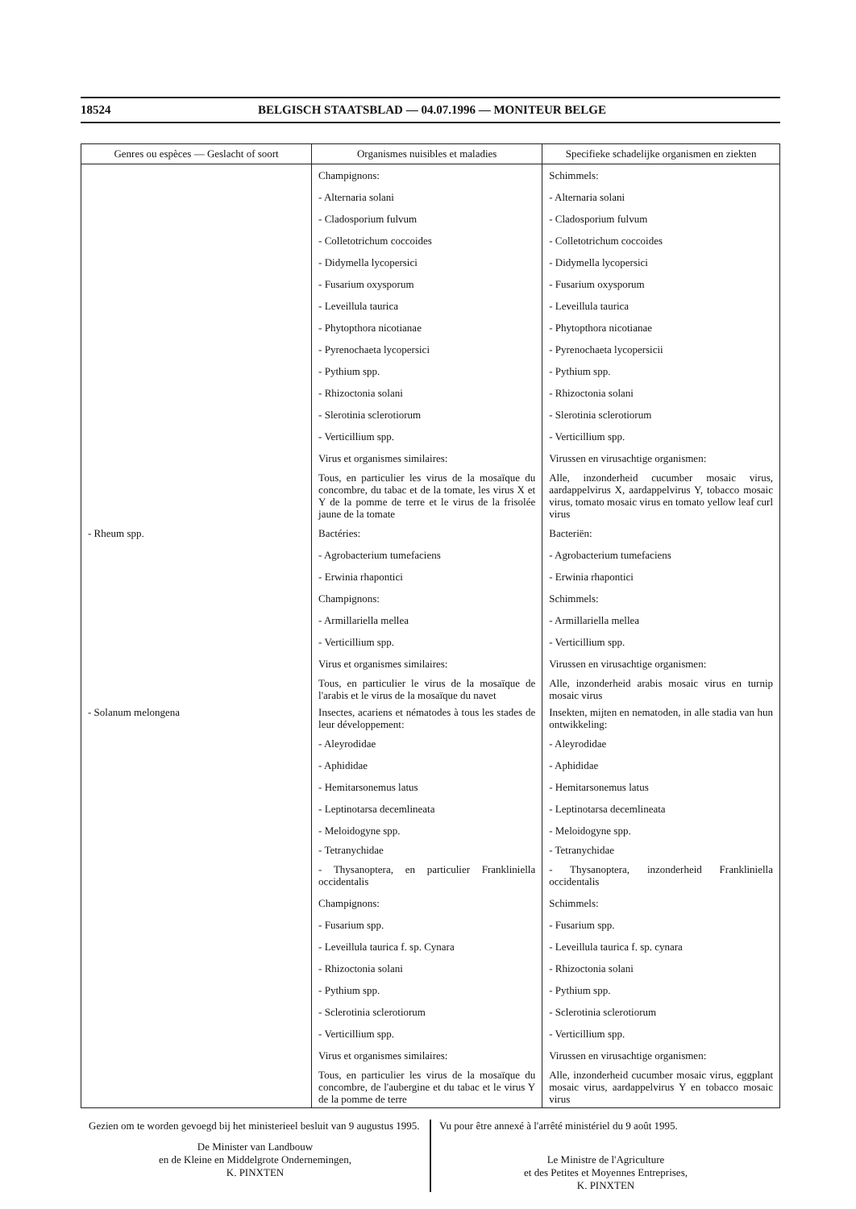18524 BELGISCH STAATSBLAD — 04.07.1996 — MONITEUR BELGE
| Genres ou espèces — Geslacht of soort | Organismes nuisibles et maladies | Specifieke schadelijke organismen en ziekten |
| --- | --- | --- |
| | Champignons: | Schimmels: |
| | - Alternaria solani | - Alternaria solani |
| | - Cladosporium fulvum | - Cladosporium fulvum |
| | - Colletotrichum coccoides | - Colletotrichum coccoides |
| | - Didymella lycopersici | - Didymella lycopersici |
| | - Fusarium oxysporum | - Fusarium oxysporum |
| | - Leveillula taurica | - Leveillula taurica |
| | - Phytopthora nicotianae | - Phytopthora nicotianae |
| | - Pyrenochaeta lycopersici | - Pyrenochaeta lycopersicii |
| | - Pythium spp. | - Pythium spp. |
| | - Rhizoctonia solani | - Rhizoctonia solani |
| | - Slerotinia sclerotiorum | - Slerotinia sclerotiorum |
| | - Verticillium spp. | - Verticillium spp. |
| | Virus et organismes similaires: | Virussen en virusachtige organismen: |
| | Tous, en particulier les virus de la mosaïque du concombre, du tabac et de la tomate, les virus X et Y de la pomme de terre et le virus de la frisolée jaune de la tomate | Alle, inzonderheid cucumber mosaic virus, aardappelvirus X, aardappelvirus Y, tobacco mosaic virus, tomato mosaic virus en tomato yellow leaf curl virus |
| - Rheum spp. | Bactéries: | Bacteriën: |
| | - Agrobacterium tumefaciens | - Agrobacterium tumefaciens |
| | - Erwinia rhapontici | - Erwinia rhapontici |
| | Champignons: | Schimmels: |
| | - Armillariella mellea | - Armillariella mellea |
| | - Verticillium spp. | - Verticillium spp. |
| | Virus et organismes similaires: | Virussen en virusachtige organismen: |
| | Tous, en particulier le virus de la mosaïque de l'arabis et le virus de la mosaïque du navet | Alle, inzonderheid arabis mosaic virus en turnip mosaic virus |
| - Solanum melongena | Insectes, acariens et nématodes à tous les stades de leur développement: | Insekten, mijten en nematoden, in alle stadia van hun ontwikkeling: |
| | - Aleyrodidae | - Aleyrodidae |
| | - Aphididae | - Aphididae |
| | - Hemitarsonemus latus | - Hemitarsonemus latus |
| | - Leptinotarsa decemlineata | - Leptinotarsa decemlineata |
| | - Meloidogyne spp. | - Meloidogyne spp. |
| | - Tetranychidae | - Tetranychidae |
| | - Thysanoptera, en particulier Frankliniella occidentalis | - Thysanoptera, inzonderheid Frankliniella occidentalis |
| | Champignons: | Schimmels: |
| | - Fusarium spp. | - Fusarium spp. |
| | - Leveillula taurica f. sp. Cynara | - Leveillula taurica f. sp. cynara |
| | - Rhizoctonia solani | - Rhizoctonia solani |
| | - Pythium spp. | - Pythium spp. |
| | - Sclerotinia sclerotiorum | - Sclerotinia sclerotiorum |
| | - Verticillium spp. | - Verticillium spp. |
| | Virus et organismes similaires: | Virussen en virusachtige organismen: |
| | Tous, en particulier les virus de la mosaïque du concombre, de l'aubergine et du tabac et le virus Y de la pomme de terre | Alle, inzonderheid cucumber mosaic virus, eggplant mosaic virus, aardappelvirus Y en tobacco mosaic virus |
Gezien om te worden gevoegd bij het ministerieel besluit van 9 augustus 1995.
De Minister van Landbouw
en de Kleine en Middelgrote Ondernemingen,
K. PINXTEN
Vu pour être annexé à l'arrêté ministériel du 9 août 1995.
Le Ministre de l'Agriculture
et des Petites et Moyennes Entreprises,
K. PINXTEN